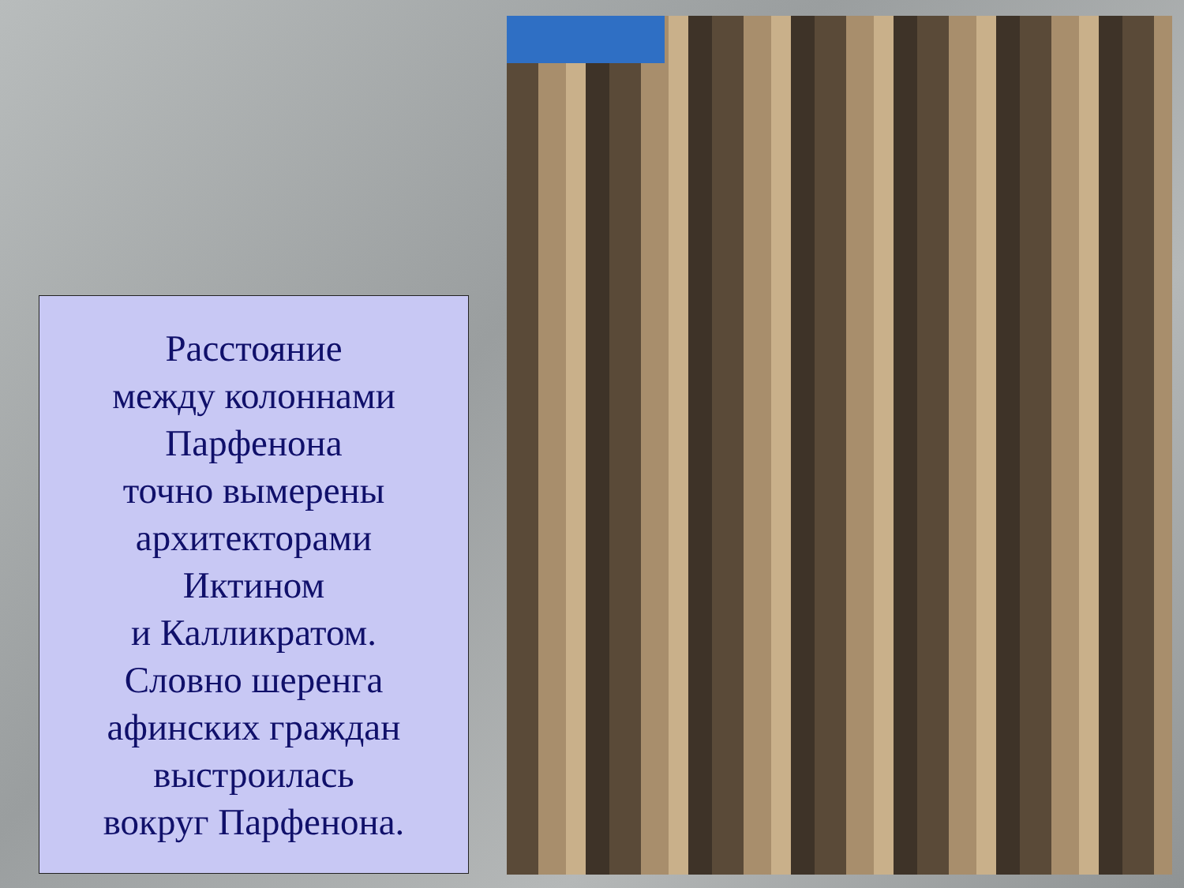Расстояние
между колоннами
Парфенона
точно вымерены
архитекторами
Иктином
и Калликратом.
Словно шеренга
афинских граждан
выстроилась
вокруг Парфенона.